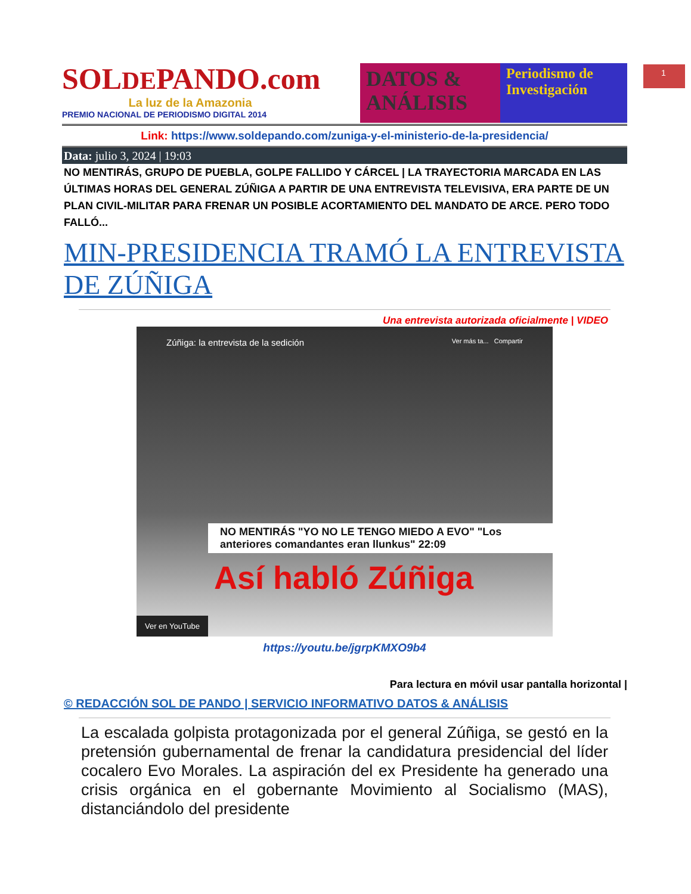1
SOLDEPANDO.com
La luz de la Amazonia
PREMIO NACIONAL DE PERIODISMO DIGITAL 2014
DATOS & ANÁLISIS
Periodismo de Investigación
Link: https://www.soldepando.com/zuniga-y-el-ministerio-de-la-presidencia/
Data: julio 3, 2024 | 19:03
NO MENTIRÁS, GRUPO DE PUEBLA, GOLPE FALLIDO Y CÁRCEL | LA TRAYECTORIA MARCADA EN LAS ÚLTIMAS HORAS DEL GENERAL ZÚÑIGA A PARTIR DE UNA ENTREVISTA TELEVISIVA, ERA PARTE DE UN PLAN CIVIL-MILITAR PARA FRENAR UN POSIBLE ACORTAMIENTO DEL MANDATO DE ARCE. PERO TODO FALLÓ...
MIN-PRESIDENCIA TRAMÓ LA ENTREVISTA DE ZÚÑIGA
Una entrevista autorizada oficialmente | VIDEO
Zúñiga: la entrevista de la sedición Ver más ta... Compartir
NO MENTIRÁS "YO NO LE TENGO MIEDO A EVO" "Los anteriores comandantes eran llunkus" 22:09
Así habló Zúñiga
Ver en YouTube
https://youtu.be/jgrpKMXO9b4
Para lectura en móvil usar pantalla horizontal |
© REDACCIÓN SOL DE PANDO | SERVICIO INFORMATIVO DATOS & ANÁLISIS
La escalada golpista protagonizada por el general Zúñiga, se gestó en la pretensión gubernamental de frenar la candidatura presidencial del líder cocalero Evo Morales. La aspiración del ex Presidente ha generado una crisis orgánica en el gobernante Movimiento al Socialismo (MAS), distanciándolo del presidente